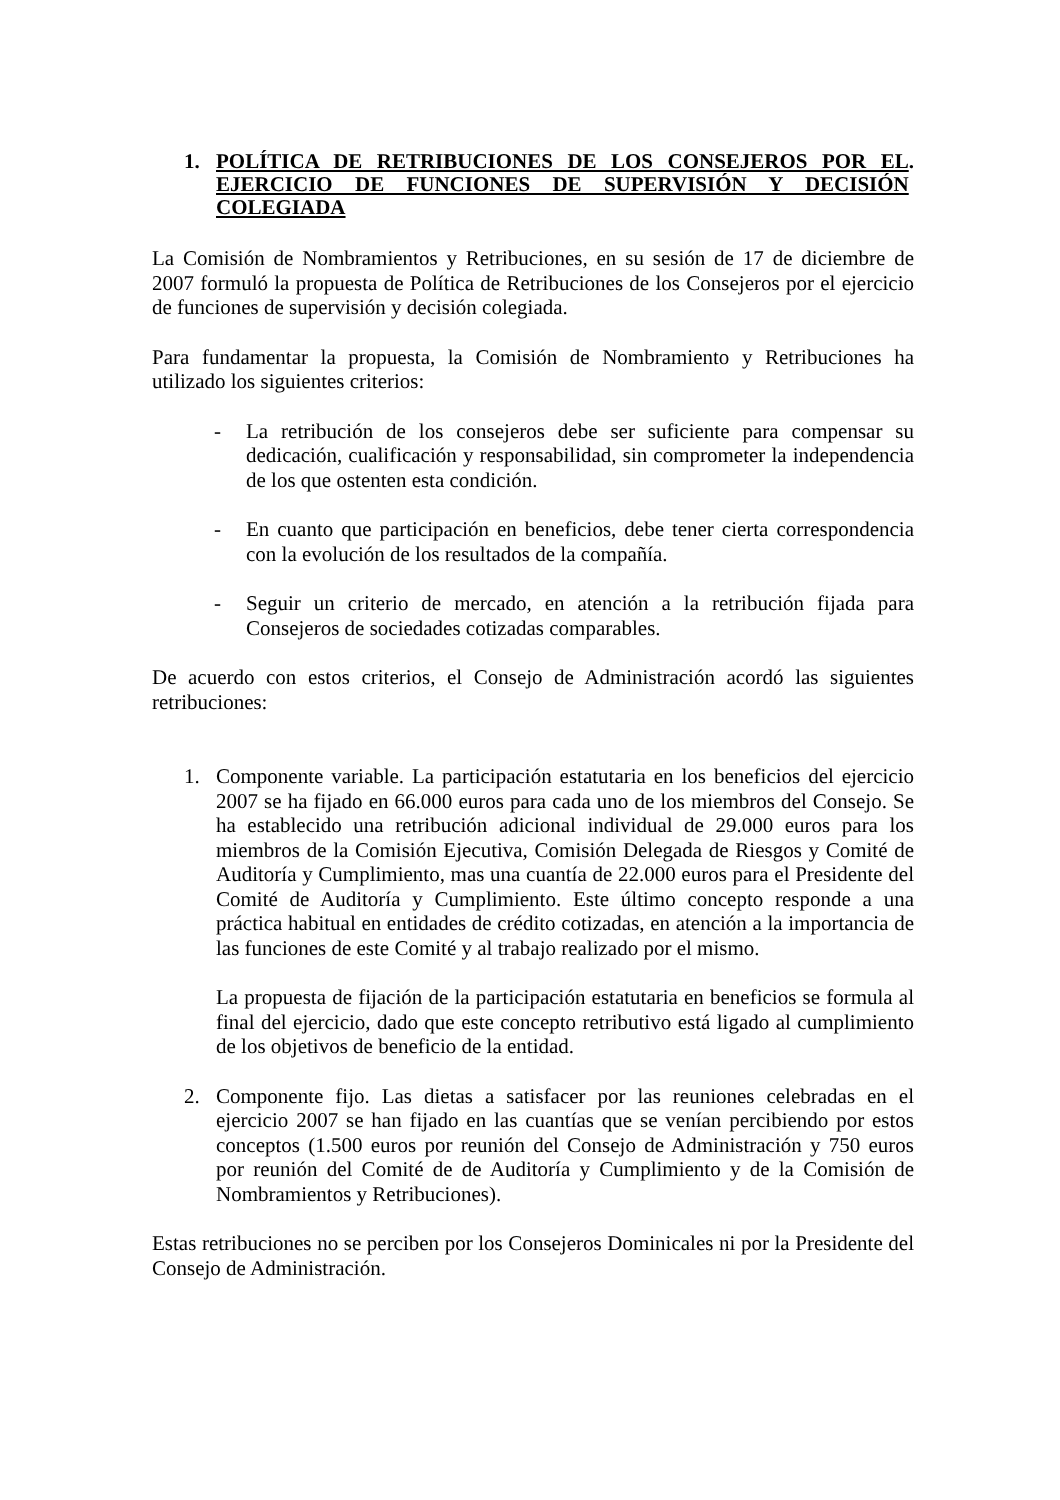1. POLÍTICA DE RETRIBUCIONES DE LOS CONSEJEROS POR EL EJERCICIO DE FUNCIONES DE SUPERVISIÓN Y DECISIÓN COLEGIADA.
La Comisión de Nombramientos y Retribuciones, en su sesión de 17 de diciembre de 2007 formuló la propuesta de Política de Retribuciones de los Consejeros por el ejercicio de funciones de supervisión y decisión colegiada.
Para fundamentar la propuesta, la Comisión de Nombramiento y Retribuciones ha utilizado los siguientes criterios:
- La retribución de los consejeros debe ser suficiente para compensar su dedicación, cualificación y responsabilidad, sin comprometer la independencia de los que ostenten esta condición.
- En cuanto que participación en beneficios, debe tener cierta correspondencia con la evolución de los resultados de la compañía.
- Seguir un criterio de mercado, en atención a la retribución fijada para Consejeros de sociedades cotizadas comparables.
De acuerdo con estos criterios, el Consejo de Administración acordó las siguientes retribuciones:
1. Componente variable. La participación estatutaria en los beneficios del ejercicio 2007 se ha fijado en 66.000 euros para cada uno de los miembros del Consejo. Se ha establecido una retribución adicional individual de 29.000 euros para los miembros de la Comisión Ejecutiva, Comisión Delegada de Riesgos y Comité de Auditoría y Cumplimiento, mas una cuantía de 22.000 euros para el Presidente del Comité de Auditoría y Cumplimiento. Este último concepto responde a una práctica habitual en entidades de crédito cotizadas, en atención a la importancia de las funciones de este Comité y al trabajo realizado por el mismo.
La propuesta de fijación de la participación estatutaria en beneficios se formula al final del ejercicio, dado que este concepto retributivo está ligado al cumplimiento de los objetivos de beneficio de la entidad.
2. Componente fijo. Las dietas a satisfacer por las reuniones celebradas en el ejercicio 2007 se han fijado en las cuantías que se venían percibiendo por estos conceptos (1.500 euros por reunión del Consejo de Administración y 750 euros por reunión del Comité de de Auditoría y Cumplimiento y de la Comisión de Nombramientos y Retribuciones).
Estas retribuciones no se perciben por los Consejeros Dominicales ni por la Presidente del Consejo de Administración.